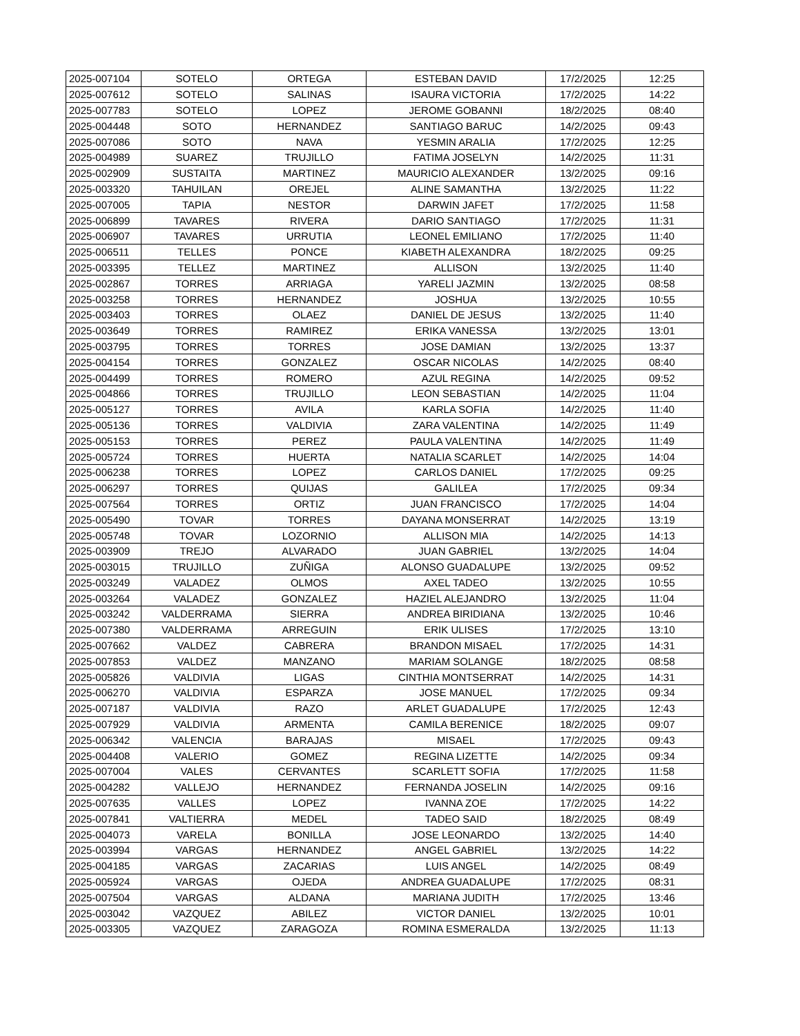| 2025-007104 | SOTELO | ORTEGA | ESTEBAN DAVID | 17/2/2025 | 12:25 |
| 2025-007612 | SOTELO | SALINAS | ISAURA VICTORIA | 17/2/2025 | 14:22 |
| 2025-007783 | SOTELO | LOPEZ | JEROME GOBANNI | 18/2/2025 | 08:40 |
| 2025-004448 | SOTO | HERNANDEZ | SANTIAGO BARUC | 14/2/2025 | 09:43 |
| 2025-007086 | SOTO | NAVA | YESMIN ARALIA | 17/2/2025 | 12:25 |
| 2025-004989 | SUAREZ | TRUJILLO | FATIMA JOSELYN | 14/2/2025 | 11:31 |
| 2025-002909 | SUSTAITA | MARTINEZ | MAURICIO ALEXANDER | 13/2/2025 | 09:16 |
| 2025-003320 | TAHUILAN | OREJEL | ALINE SAMANTHA | 13/2/2025 | 11:22 |
| 2025-007005 | TAPIA | NESTOR | DARWIN JAFET | 17/2/2025 | 11:58 |
| 2025-006899 | TAVARES | RIVERA | DARIO SANTIAGO | 17/2/2025 | 11:31 |
| 2025-006907 | TAVARES | URRUTIA | LEONEL EMILIANO | 17/2/2025 | 11:40 |
| 2025-006511 | TELLES | PONCE | KIABETH ALEXANDRA | 18/2/2025 | 09:25 |
| 2025-003395 | TELLEZ | MARTINEZ | ALLISON | 13/2/2025 | 11:40 |
| 2025-002867 | TORRES | ARRIAGA | YARELI JAZMIN | 13/2/2025 | 08:58 |
| 2025-003258 | TORRES | HERNANDEZ | JOSHUA | 13/2/2025 | 10:55 |
| 2025-003403 | TORRES | OLAEZ | DANIEL DE JESUS | 13/2/2025 | 11:40 |
| 2025-003649 | TORRES | RAMIREZ | ERIKA VANESSA | 13/2/2025 | 13:01 |
| 2025-003795 | TORRES | TORRES | JOSE DAMIAN | 13/2/2025 | 13:37 |
| 2025-004154 | TORRES | GONZALEZ | OSCAR NICOLAS | 14/2/2025 | 08:40 |
| 2025-004499 | TORRES | ROMERO | AZUL REGINA | 14/2/2025 | 09:52 |
| 2025-004866 | TORRES | TRUJILLO | LEON SEBASTIAN | 14/2/2025 | 11:04 |
| 2025-005127 | TORRES | AVILA | KARLA SOFIA | 14/2/2025 | 11:40 |
| 2025-005136 | TORRES | VALDIVIA | ZARA VALENTINA | 14/2/2025 | 11:49 |
| 2025-005153 | TORRES | PEREZ | PAULA VALENTINA | 14/2/2025 | 11:49 |
| 2025-005724 | TORRES | HUERTA | NATALIA SCARLET | 14/2/2025 | 14:04 |
| 2025-006238 | TORRES | LOPEZ | CARLOS DANIEL | 17/2/2025 | 09:25 |
| 2025-006297 | TORRES | QUIJAS | GALILEA | 17/2/2025 | 09:34 |
| 2025-007564 | TORRES | ORTIZ | JUAN FRANCISCO | 17/2/2025 | 14:04 |
| 2025-005490 | TOVAR | TORRES | DAYANA MONSERRAT | 14/2/2025 | 13:19 |
| 2025-005748 | TOVAR | LOZORNIO | ALLISON MIA | 14/2/2025 | 14:13 |
| 2025-003909 | TREJO | ALVARADO | JUAN GABRIEL | 13/2/2025 | 14:04 |
| 2025-003015 | TRUJILLO | ZUÑIGA | ALONSO GUADALUPE | 13/2/2025 | 09:52 |
| 2025-003249 | VALADEZ | OLMOS | AXEL TADEO | 13/2/2025 | 10:55 |
| 2025-003264 | VALADEZ | GONZALEZ | HAZIEL ALEJANDRO | 13/2/2025 | 11:04 |
| 2025-003242 | VALDERRAMA | SIERRA | ANDREA BIRIDIANA | 13/2/2025 | 10:46 |
| 2025-007380 | VALDERRAMA | ARREGUIN | ERIK ULISES | 17/2/2025 | 13:10 |
| 2025-007662 | VALDEZ | CABRERA | BRANDON MISAEL | 17/2/2025 | 14:31 |
| 2025-007853 | VALDEZ | MANZANO | MARIAM SOLANGE | 18/2/2025 | 08:58 |
| 2025-005826 | VALDIVIA | LIGAS | CINTHIA MONTSERRAT | 14/2/2025 | 14:31 |
| 2025-006270 | VALDIVIA | ESPARZA | JOSE MANUEL | 17/2/2025 | 09:34 |
| 2025-007187 | VALDIVIA | RAZO | ARLET GUADALUPE | 17/2/2025 | 12:43 |
| 2025-007929 | VALDIVIA | ARMENTA | CAMILA BERENICE | 18/2/2025 | 09:07 |
| 2025-006342 | VALENCIA | BARAJAS | MISAEL | 17/2/2025 | 09:43 |
| 2025-004408 | VALERIO | GOMEZ | REGINA LIZETTE | 14/2/2025 | 09:34 |
| 2025-007004 | VALES | CERVANTES | SCARLETT SOFIA | 17/2/2025 | 11:58 |
| 2025-004282 | VALLEJO | HERNANDEZ | FERNANDA JOSELIN | 14/2/2025 | 09:16 |
| 2025-007635 | VALLES | LOPEZ | IVANNA ZOE | 17/2/2025 | 14:22 |
| 2025-007841 | VALTIERRA | MEDEL | TADEO SAID | 18/2/2025 | 08:49 |
| 2025-004073 | VARELA | BONILLA | JOSE LEONARDO | 13/2/2025 | 14:40 |
| 2025-003994 | VARGAS | HERNANDEZ | ANGEL GABRIEL | 13/2/2025 | 14:22 |
| 2025-004185 | VARGAS | ZACARIAS | LUIS ANGEL | 14/2/2025 | 08:49 |
| 2025-005924 | VARGAS | OJEDA | ANDREA GUADALUPE | 17/2/2025 | 08:31 |
| 2025-007504 | VARGAS | ALDANA | MARIANA JUDITH | 17/2/2025 | 13:46 |
| 2025-003042 | VAZQUEZ | ABILEZ | VICTOR DANIEL | 13/2/2025 | 10:01 |
| 2025-003305 | VAZQUEZ | ZARAGOZA | ROMINA ESMERALDA | 13/2/2025 | 11:13 |